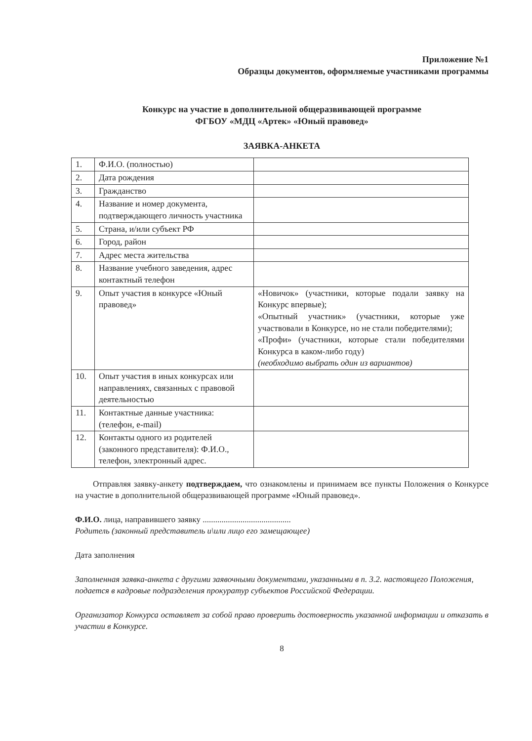Приложение №1
Образцы документов, оформляемые участниками программы
Конкурс на участие в дополнительной общеразвивающей программе
ФГБОУ «МДЦ «Артек» «Юный правовед»
ЗАЯВКА-АНКЕТА
| 1. | Ф.И.О. (полностью) | |
| 2. | Дата рождения | |
| 3. | Гражданство | |
| 4. | Название и номер документа, подтверждающего личность участника | |
| 5. | Страна, и/или субъект РФ | |
| 6. | Город, район | |
| 7. | Адрес места жительства | |
| 8. | Название учебного заведения, адрес контактный телефон | |
| 9. | Опыт участия в конкурсе «Юный правовед» | «Новичок» (участники, которые подали заявку на Конкурс впервые); «Опытный участник» (участники, которые уже участвовали в Конкурсе, но не стали победителями); «Профи» (участники, которые стали победителями Конкурса в каком-либо году) (необходимо выбрать один из вариантов) |
| 10. | Опыт участия в иных конкурсах или направлениях, связанных с правовой деятельностью | |
| 11. | Контактные данные участника: (телефон, e-mail) | |
| 12. | Контакты одного из родителей (законного представителя): Ф.И.О., телефон, электронный адрес. | |
Отправляя заявку-анкету подтверждаем, что ознакомлены и принимаем все пункты Положения о Конкурсе на участие в дополнительной общеразвивающей программе «Юный правовед».
Ф.И.О. лица, направившего заявку ..........................................
Родитель (законный представитель и\или лицо его замещающее)
Дата заполнения
Заполненная заявка-анкета с другими заявочными документами, указанными в п. 3.2. настоящего Положения, подается в кадровые подразделения прокуратур субъектов Российской Федерации.
Организатор Конкурса оставляет за собой право проверить достоверность указанной информации и отказать в участии в Конкурсе.
8